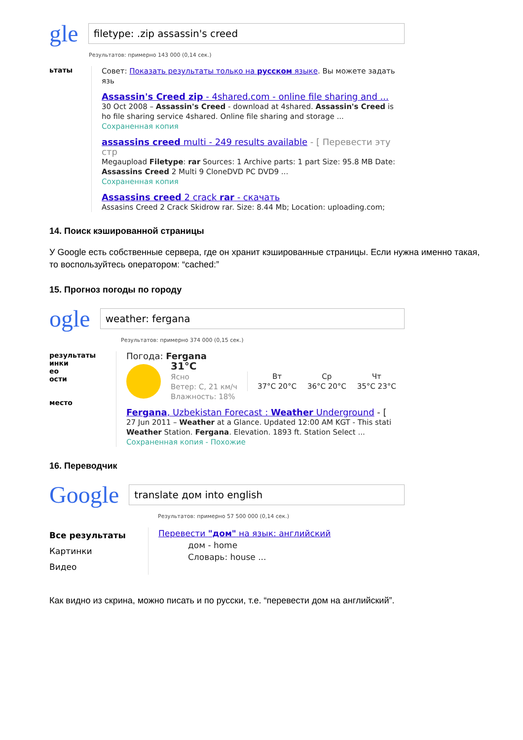gle
filetype: .zip assassin's creed
Результатов: примерно 143 000 (0,14 сек.)
ьтаты
Совет: Показать результаты только на русском языке. Вы можете задать язь
Assassin's Creed zip - 4shared.com - online file sharing and ...
30 Oct 2008 – Assassin's Creed - download at 4shared. Assassin's Creed is ho file sharing service 4shared. Online file sharing and storage ...
Сохраненная копия
assassins creed multi - 249 results available - [ Перевести эту стр
Megaupload Filetype: rar Sources: 1 Archive parts: 1 part Size: 95.8 MB Date: Assassins Creed 2 Multi 9 CloneDVD PC DVD9 ...
Сохраненная копия
Assassins creed 2 crack rar - скачать
Assasins Creed 2 Crack Skidrow rar. Size: 8.44 Mb; Location: uploading.com;
14. Поиск кэшированной страницы
У Google есть собственные сервера, где он хранит кэшированные страницы. Если нужна именно такая, то воспользуйтесь оператором: “cached:”
15. Прогноз погоды по городу
ogle
weather: fergana
Результатов: примерно 374 000 (0,15 сек.)
результаты
инки
ео
ости
место
Погода: Fergana
31°C
Ясно
Ветер: С, 21 км/ч
Влажность: 18%
Вт
37°C 20°C
Ср
36°C 20°C
Чт
35°C 23°C
Fergana, Uzbekistan Forecast : Weather Underground - [
27 Jun 2011 – Weather at a Glance. Updated 12:00 AM KGT - This stati Weather Station. Fergana. Elevation. 1893 ft. Station Select ...
Сохраненная копия - Похожие
16. Переводчик
Google
translate дом into english
Результатов: примерно 57 500 000 (0,14 сек.)
Все результаты
Картинки
Видео
Перевести "дом" на язык: английский
дом - home
Словарь: house ...
Как видно из скрина, можно писать и по русски, т.е. “перевести дом на английский”.